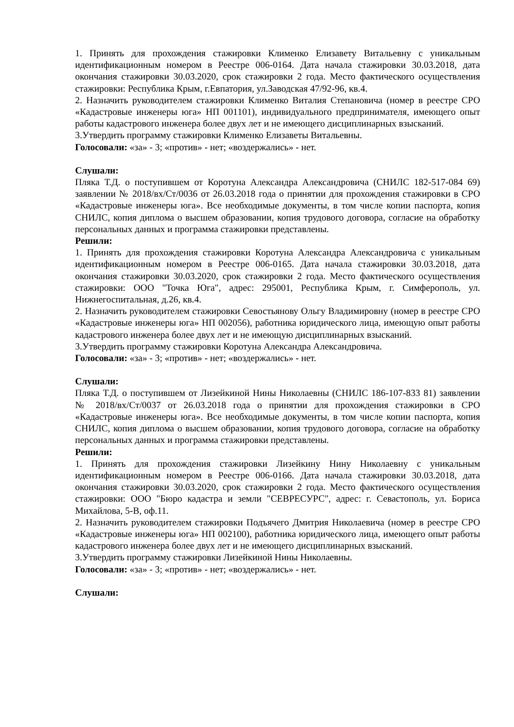1. Принять для прохождения стажировки Клименко Елизавету Витальевну с уникальным идентификационным номером в Реестре 006-0164. Дата начала стажировки 30.03.2018, дата окончания стажировки 30.03.2020, срок стажировки 2 года. Место фактического осуществления стажировки: Республика Крым, г.Евпатория, ул.Заводская 47/92-96, кв.4.
2. Назначить руководителем стажировки Клименко Виталия Степановича (номер в реестре СРО «Кадастровые инженеры юга» НП 001101), индивидуального предпринимателя, имеющего опыт работы кадастрового инженера более двух лет и не имеющего дисциплинарных взысканий.
3.Утвердить программу стажировки Клименко Елизаветы Витальевны.
Голосовали: «за» - 3; «против» - нет; «воздержались» - нет.
Слушали:
Пляка Т.Д. о поступившем от Коротуна Александра Александровича (СНИЛС 182-517-084 69) заявлении № 2018/вх/Ст/0036 от 26.03.2018 года о принятии для прохождения стажировки в СРО «Кадастровые инженеры юга». Все необходимые документы, в том числе копии паспорта, копия СНИЛС, копия диплома о высшем образовании, копия трудового договора, согласие на обработку персональных данных и программа стажировки представлены.
Решили:
1. Принять для прохождения стажировки Коротуна Александра Александровича с уникальным идентификационным номером в Реестре 006-0165. Дата начала стажировки 30.03.2018, дата окончания стажировки 30.03.2020, срок стажировки 2 года. Место фактического осуществления стажировки: ООО "Точка Юга", адрес: 295001, Республика Крым, г. Симферополь, ул. Нижнегоспитальная, д.26, кв.4.
2. Назначить руководителем стажировки Севостьянову Ольгу Владимировну (номер в реестре СРО «Кадастровые инженеры юга» НП 002056), работника юридического лица, имеющую опыт работы кадастрового инженера более двух лет и не имеющую дисциплинарных взысканий.
3.Утвердить программу стажировки Коротуна Александра Александровича.
Голосовали: «за» - 3; «против» - нет; «воздержались» - нет.
Слушали:
Пляка Т.Д. о поступившем от Лизейкиной Нины Николаевны (СНИЛС 186-107-833 81) заявлении № 2018/вх/Ст/0037 от 26.03.2018 года о принятии для прохождения стажировки в СРО «Кадастровые инженеры юга». Все необходимые документы, в том числе копии паспорта, копия СНИЛС, копия диплома о высшем образовании, копия трудового договора, согласие на обработку персональных данных и программа стажировки представлены.
Решили:
1. Принять для прохождения стажировки Лизейкину Нину Николаевну с уникальным идентификационным номером в Реестре 006-0166. Дата начала стажировки 30.03.2018, дата окончания стажировки 30.03.2020, срок стажировки 2 года. Место фактического осуществления стажировки: ООО "Бюро кадастра и земли "СЕВРЕСУРС", адрес: г. Севастополь, ул. Бориса Михайлова, 5-В, оф.11.
2. Назначить руководителем стажировки Подъячего Дмитрия Николаевича (номер в реестре СРО «Кадастровые инженеры юга» НП 002100), работника юридического лица, имеющего опыт работы кадастрового инженера более двух лет и не имеющего дисциплинарных взысканий.
3.Утвердить программу стажировки Лизейкиной Нины Николаевны.
Голосовали: «за» - 3; «против» - нет; «воздержались» - нет.
Слушали: